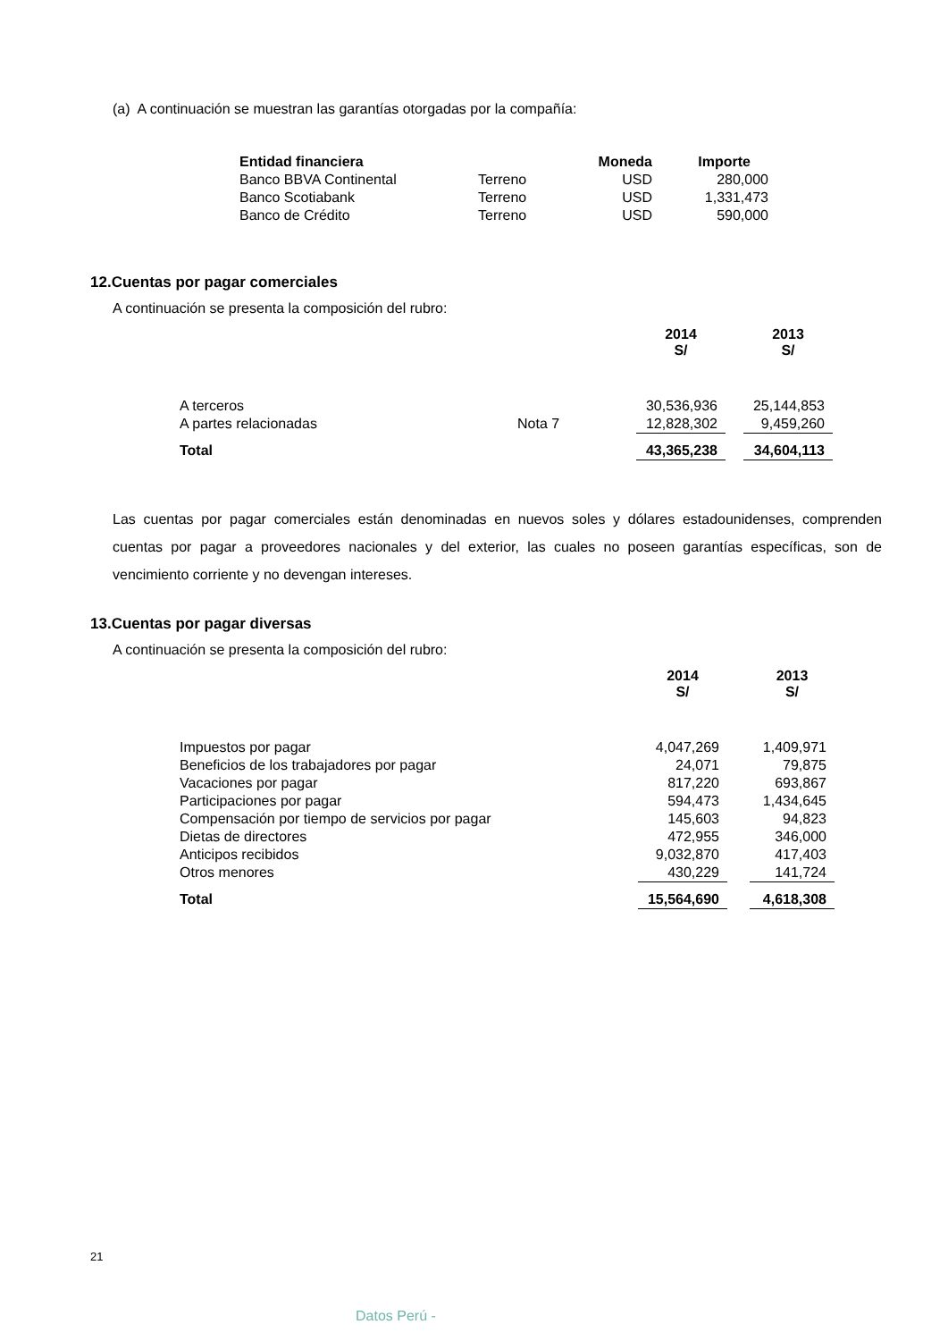(a) A continuación se muestran las garantías otorgadas por la compañía:
| Entidad financiera | | Moneda | Importe |
| --- | --- | --- | --- |
| Banco BBVA Continental | Terreno | USD | 280,000 |
| Banco Scotiabank | Terreno | USD | 1,331,473 |
| Banco de Crédito | Terreno | USD | 590,000 |
12.Cuentas por pagar comerciales
A continuación se presenta la composición del rubro:
| | | 2014 S/ | | 2013 S/ |
| A terceros | | 30,536,936 | | 25,144,853 |
| A partes relacionadas | Nota 7 | 12,828,302 | | 9,459,260 |
| Total | | 43,365,238 | | 34,604,113 |
Las cuentas por pagar comerciales están denominadas en nuevos soles y dólares estadounidenses, comprenden cuentas por pagar a proveedores nacionales y del exterior, las cuales no poseen garantías específicas, son de vencimiento corriente y no devengan intereses.
13.Cuentas por pagar diversas
A continuación se presenta la composición del rubro:
| | 2014 S/ | | 2013 S/ |
| Impuestos por pagar | 4,047,269 | | 1,409,971 |
| Beneficios de los trabajadores por pagar | 24,071 | | 79,875 |
| Vacaciones por pagar | 817,220 | | 693,867 |
| Participaciones por pagar | 594,473 | | 1,434,645 |
| Compensación por tiempo de servicios por pagar | 145,603 | | 94,823 |
| Dietas de directores | 472,955 | | 346,000 |
| Anticipos recibidos | 9,032,870 | | 417,403 |
| Otros menores | 430,229 | | 141,724 |
| Total | 15,564,690 | | 4,618,308 |
21
Datos Perú -